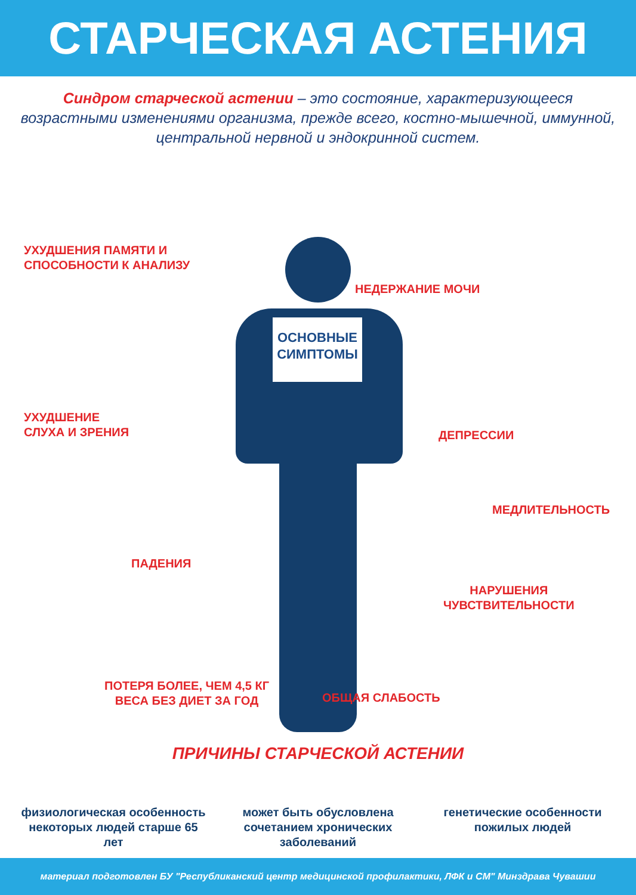СТАРЧЕСКАЯ АСТЕНИЯ
Синдром старческой астении – это состояние, характеризующееся возрастными изменениями организма, прежде всего, костно-мышечной, иммунной, центральной нервной и эндокринной систем.
ОСНОВНЫЕ СИМПТОМЫ
УХУДШЕНИЯ ПАМЯТИ И
СПОСОБНОСТИ К АНАЛИЗУ
НЕДЕРЖАНИЕ МОЧИ
УХУДШЕНИЕ
СЛУХА И ЗРЕНИЯ
ДЕПРЕССИИ
МЕДЛИТЕЛЬНОСТЬ
ПАДЕНИЯ
НАРУШЕНИЯ
ЧУВСТВИТЕЛЬНОСТИ
ПОТЕРЯ БОЛЕЕ, ЧЕМ 4,5 КГ
ВЕСА БЕЗ ДИЕТ ЗА ГОД
ОБЩАЯ СЛАБОСТЬ
ПРИЧИНЫ СТАРЧЕСКОЙ АСТЕНИИ
физиологическая особенность некоторых людей старше 65 лет
может быть обусловлена сочетанием хронических заболеваний
генетические особенности пожилых людей
материал подготовлен БУ "Республиканский центр медицинской профилактики, ЛФК и СМ" Минздрава Чувашии